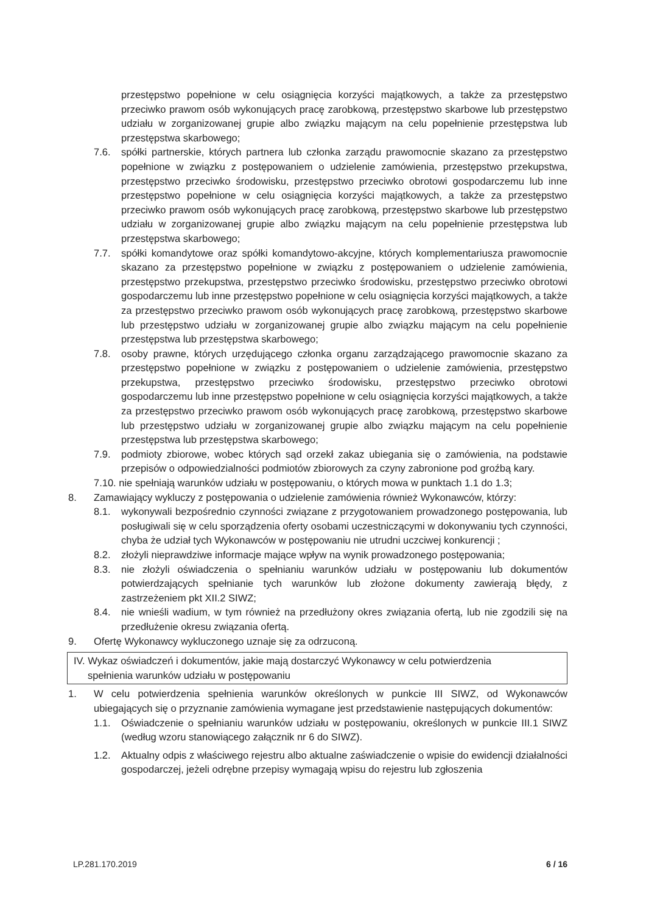przestępstwo popełnione w celu osiągnięcia korzyści majątkowych, a także za przestępstwo przeciwko prawom osób wykonujących pracę zarobkową, przestępstwo skarbowe lub przestępstwo udziału w zorganizowanej grupie albo związku mającym na celu popełnienie przestępstwa lub przestępstwa skarbowego;
7.6. spółki partnerskie, których partnera lub członka zarządu prawomocnie skazano za przestępstwo popełnione w związku z postępowaniem o udzielenie zamówienia, przestępstwo przekupstwa, przestępstwo przeciwko środowisku, przestępstwo przeciwko obrotowi gospodarczemu lub inne przestępstwo popełnione w celu osiągnięcia korzyści majątkowych, a także za przestępstwo przeciwko prawom osób wykonujących pracę zarobkową, przestępstwo skarbowe lub przestępstwo udziału w zorganizowanej grupie albo związku mającym na celu popełnienie przestępstwa lub przestępstwa skarbowego;
7.7. spółki komandytowe oraz spółki komandytowo-akcyjne, których komplementariusza prawomocnie skazano za przestępstwo popełnione w związku z postępowaniem o udzielenie zamówienia, przestępstwo przekupstwa, przestępstwo przeciwko środowisku, przestępstwo przeciwko obrotowi gospodarczemu lub inne przestępstwo popełnione w celu osiągnięcia korzyści majątkowych, a także za przestępstwo przeciwko prawom osób wykonujących pracę zarobkową, przestępstwo skarbowe lub przestępstwo udziału w zorganizowanej grupie albo związku mającym na celu popełnienie przestępstwa lub przestępstwa skarbowego;
7.8. osoby prawne, których urzędującego członka organu zarządzającego prawomocnie skazano za przestępstwo popełnione w związku z postępowaniem o udzielenie zamówienia, przestępstwo przekupstwa, przestępstwo przeciwko środowisku, przestępstwo przeciwko obrotowi gospodarczemu lub inne przestępstwo popełnione w celu osiągnięcia korzyści majątkowych, a także za przestępstwo przeciwko prawom osób wykonujących pracę zarobkową, przestępstwo skarbowe lub przestępstwo udziału w zorganizowanej grupie albo związku mającym na celu popełnienie przestępstwa lub przestępstwa skarbowego;
7.9. podmioty zbiorowe, wobec których sąd orzekł zakaz ubiegania się o zamówienia, na podstawie przepisów o odpowiedzialności podmiotów zbiorowych za czyny zabronione pod groźbą kary.
7.10. nie spełniają warunków udziału w postępowaniu, o których mowa w punktach 1.1 do 1.3;
8. Zamawiający wykluczy z postępowania o udzielenie zamówienia również Wykonawców, którzy:
8.1. wykonywali bezpośrednio czynności związane z przygotowaniem prowadzonego postępowania, lub posługiwali się w celu sporządzenia oferty osobami uczestniczącymi w dokonywaniu tych czynności, chyba że udział tych Wykonawców w postępowaniu nie utrudni uczciwej konkurencji ;
8.2. złożyli nieprawdziwe informacje mające wpływ na wynik prowadzonego postępowania;
8.3. nie złożyli oświadczenia o spełnianiu warunków udziału w postępowaniu lub dokumentów potwierdzających spełnianie tych warunków lub złożone dokumenty zawierają błędy, z zastrzeżeniem pkt XII.2 SIWZ;
8.4. nie wnieśli wadium, w tym również na przedłużony okres związania ofertą, lub nie zgodzili się na przedłużenie okresu związania ofertą.
9. Ofertę Wykonawcy wykluczonego uznaje się za odrzuconą.
IV. Wykaz oświadczeń i dokumentów, jakie mają dostarczyć Wykonawcy w celu potwierdzenia
spełnienia warunków udziału w postępowaniu
1. W celu potwierdzenia spełnienia warunków określonych w punkcie III SIWZ, od Wykonawców ubiegających się o przyznanie zamówienia wymagane jest przedstawienie następujących dokumentów:
1.1. Oświadczenie o spełnianiu warunków udziału w postępowaniu, określonych w punkcie III.1 SIWZ (według wzoru stanowiącego załącznik nr 6 do SIWZ).
1.2. Aktualny odpis z właściwego rejestru albo aktualne zaświadczenie o wpisie do ewidencji działalności gospodarczej, jeżeli odrębne przepisy wymagają wpisu do rejestru lub zgłoszenia
LP.281.170.2019 6 / 16